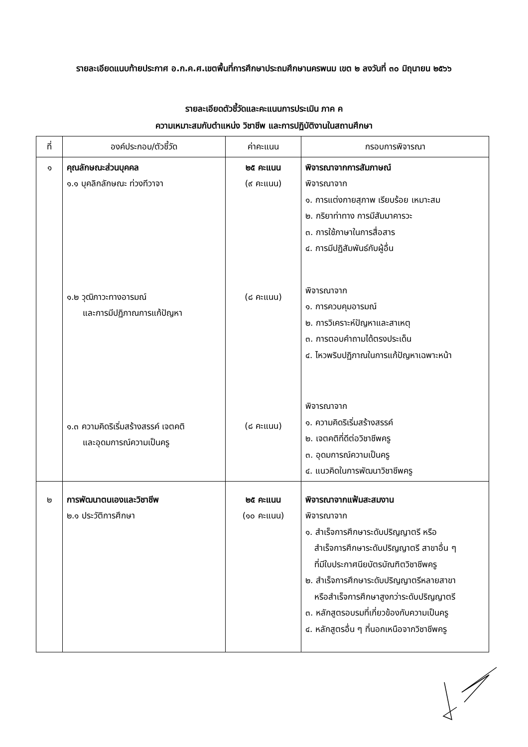รายละเอียดแนบท้ายประกาศ อ.ก.ค.ศ.เขตพื้นที่การศึกษาประถมศึกษานครพนม เขต ๒ ลงวันที่ ๓๐ มิถุนายน ๒๕๖๖
รายละเอียดตัวชี้วัดและคะแนนการประเมิน ภาค ค
ความเหมาะสมกับตำแหน่ง วิชาชีพ และการปฏิบัติงานในสถานศึกษา
| ที่ | องค์ประกอบ/ตัวชี้วัด | ค่าคะแนน | กรอบการพิจารณา |
| --- | --- | --- | --- |
| ๑ | คุณลักษณะส่วนบุคคล ๑.๑ บุคลิกลักษณะ ท่วงทีวาจา ๑.๒ วุฒิภาวะทางอารมณ์ และการมีปฏิภาณการแก้ปัญหา ๑.๓ ความคิดริเริ่มสร้างสรรค์ เจตคติ และอุดมการณ์ความเป็นครู | ๒๕ คะแนน (๙ คะแนน) (๘ คะแนน) (๘ คะแนน) | พิจารณาจากการสัมภาษณ์ พิจารณาจาก ๑. การแต่งกายสุภาพ เรียบร้อย เหมาะสม ๒. กริยาท่าทาง การมีสัมมาคารวะ ๓. การใช้ภาษาในการสื่อสาร ๔. การมีปฏิสัมพันธ์กับผู้อื่น พิจารณาจาก ๑. การควบคุมอารมณ์ ๒. การวิเคราะห์ปัญหาและสาเหตุ ๓. การตอบคำถามได้ตรงประเด็น ๔. ไหวพริบปฏิภาณในการแก้ปัญหาเฉพาะหน้า พิจารณาจาก ๑. ความคิดริเริ่มสร้างสรรค์ ๒. เจตคติที่ดีต่อวิชาชีพครู ๓. อุดมการณ์ความเป็นครู ๔. แนวคิดในการพัฒนาวิชาชีพครู |
| ๒ | การพัฒนาตนเองและวิชาชีพ ๒.๑ ประวัติการศึกษา | ๒๕ คะแนน (๑๐ คะแนน) | พิจารณาจากแฟ้มสะสมงาน พิจารณาจาก ๑. สำเร็จการศึกษาระดับปริญญาตรี หรือ สำเร็จการศึกษาระดับปริญญาตรี สาขาอื่น ๆ ที่มีใบประกาศนียบัตรบัณฑิตวิชาชีพครู ๒. สำเร็จการศึกษาระดับปริญญาตรีหลายสาขา หรือสำเร็จการศึกษาสูงกว่าระดับปริญญาตรี ๓. หลักสูตรอบรมที่เกี่ยวข้องกับความเป็นครู ๔. หลักสูตรอื่น ๆ ที่นอกเหนือจากวิชาชีพครู |